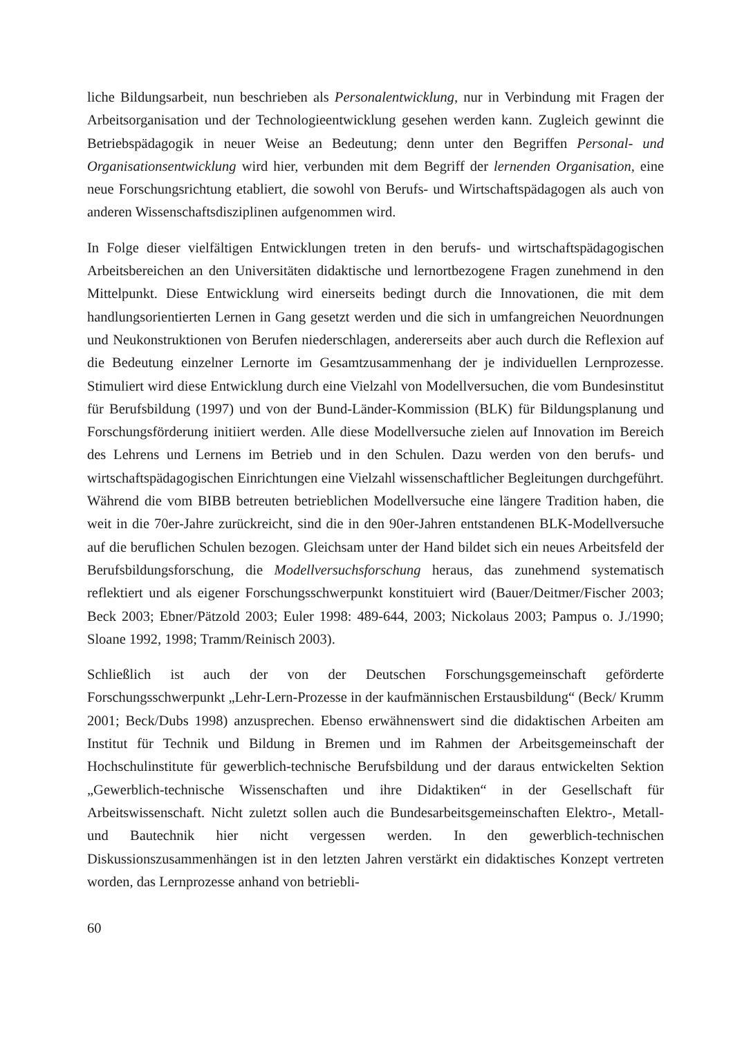liche Bildungsarbeit, nun beschrieben als Personalentwicklung, nur in Verbindung mit Fragen der Arbeitsorganisation und der Technologieentwicklung gesehen werden kann. Zugleich gewinnt die Betriebspädagogik in neuer Weise an Bedeutung; denn unter den Begriffen Personal- und Organisationsentwicklung wird hier, verbunden mit dem Begriff der lernenden Organisation, eine neue Forschungsrichtung etabliert, die sowohl von Berufs- und Wirtschaftspädagogen als auch von anderen Wissenschaftsdisziplinen aufgenommen wird.
In Folge dieser vielfältigen Entwicklungen treten in den berufs- und wirtschaftspädagogischen Arbeitsbereichen an den Universitäten didaktische und lernortbezogene Fragen zunehmend in den Mittelpunkt. Diese Entwicklung wird einerseits bedingt durch die Innovationen, die mit dem handlungsorientierten Lernen in Gang gesetzt werden und die sich in umfangreichen Neuordnungen und Neukonstruktionen von Berufen niederschlagen, andererseits aber auch durch die Reflexion auf die Bedeutung einzelner Lernorte im Gesamtzusammenhang der je individuellen Lernprozesse. Stimuliert wird diese Entwicklung durch eine Vielzahl von Modellversuchen, die vom Bundesinstitut für Berufsbildung (1997) und von der Bund-Länder-Kommission (BLK) für Bildungsplanung und Forschungsförderung initiiert werden. Alle diese Modellversuche zielen auf Innovation im Bereich des Lehrens und Lernens im Betrieb und in den Schulen. Dazu werden von den berufs- und wirtschaftspädagogischen Einrichtungen eine Vielzahl wissenschaftlicher Begleitungen durchgeführt. Während die vom BIBB betreuten betrieblichen Modellversuche eine längere Tradition haben, die weit in die 70er-Jahre zurückreicht, sind die in den 90er-Jahren entstandenen BLK-Modellversuche auf die beruflichen Schulen bezogen. Gleichsam unter der Hand bildet sich ein neues Arbeitsfeld der Berufsbildungsforschung, die Modellversuchsforschung heraus, das zunehmend systematisch reflektiert und als eigener Forschungsschwerpunkt konstituiert wird (Bauer/Deitmer/Fischer 2003; Beck 2003; Ebner/Pätzold 2003; Euler 1998: 489-644, 2003; Nickolaus 2003; Pampus o. J./1990; Sloane 1992, 1998; Tramm/Reinisch 2003).
Schließlich ist auch der von der Deutschen Forschungsgemeinschaft geförderte Forschungsschwerpunkt „Lehr-Lern-Prozesse in der kaufmännischen Erstausbildung“ (Beck/ Krumm 2001; Beck/Dubs 1998) anzusprechen. Ebenso erwähnenswert sind die didaktischen Arbeiten am Institut für Technik und Bildung in Bremen und im Rahmen der Arbeitsgemeinschaft der Hochschulinstitute für gewerblich-technische Berufsbildung und der daraus entwickelten Sektion „Gewerblich-technische Wissenschaften und ihre Didaktiken“ in der Gesellschaft für Arbeitswissenschaft. Nicht zuletzt sollen auch die Bundesarbeitsgemeinschaften Elektro-, Metall- und Bautechnik hier nicht vergessen werden. In den gewerblich-technischen Diskussionszusammenhängen ist in den letzten Jahren verstärkt ein didaktisches Konzept vertreten worden, das Lernprozesse anhand von betriebli-
60